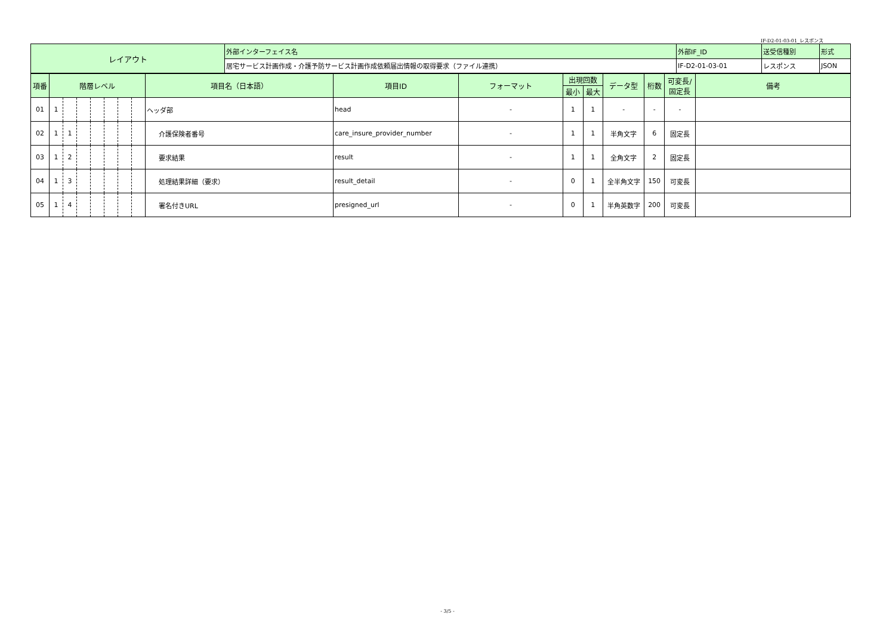IF-D2-01-03-01_レスポンス
| レイアウト | 外部インターフェイス名 | 外部IF_ID | 送受信種別 | 形式 |
| | 居宅サービス計画作成・介護予防サービス計画作成依頼届出情報の取得要求（ファイル連携） | IF-D2-01-03-01 | レスポンス | JSON |
| 項番 | 階層レベル | | | | | | | 項目名（日本語） | 項目ID | フォーマット | 出現回数 | | データ型 | 桁数 | 可変長/ 固定長 | 備考 |
| --- | --- | --- | --- | --- | --- | --- | --- | --- | --- | --- | --- | --- | --- | --- | --- | --- |
| | | | | | | | | | | | 最小 | 最大 | | | | |
| 01 | 1 | | | | | | | ヘッダ部 | head | - | 1 | 1 | - | - | - | |
| 02 | 1 | 1 | | | | | | 介護保険者番号 | care_insure_provider_number | - | 1 | 1 | 半角文字 | 6 | 固定長 | |
| 03 | 1 | 2 | | | | | | 要求結果 | result | - | 1 | 1 | 全角文字 | 2 | 固定長 | |
| 04 | 1 | 3 | | | | | | 処理結果詳細（要求） | result_detail | - | 0 | 1 | 全半角文字 | 150 | 可変長 | |
| 05 | 1 | 4 | | | | | | 署名付きURL | presigned_url | - | 0 | 1 | 半角英数字 | 200 | 可変長 | |
- 3/5 -